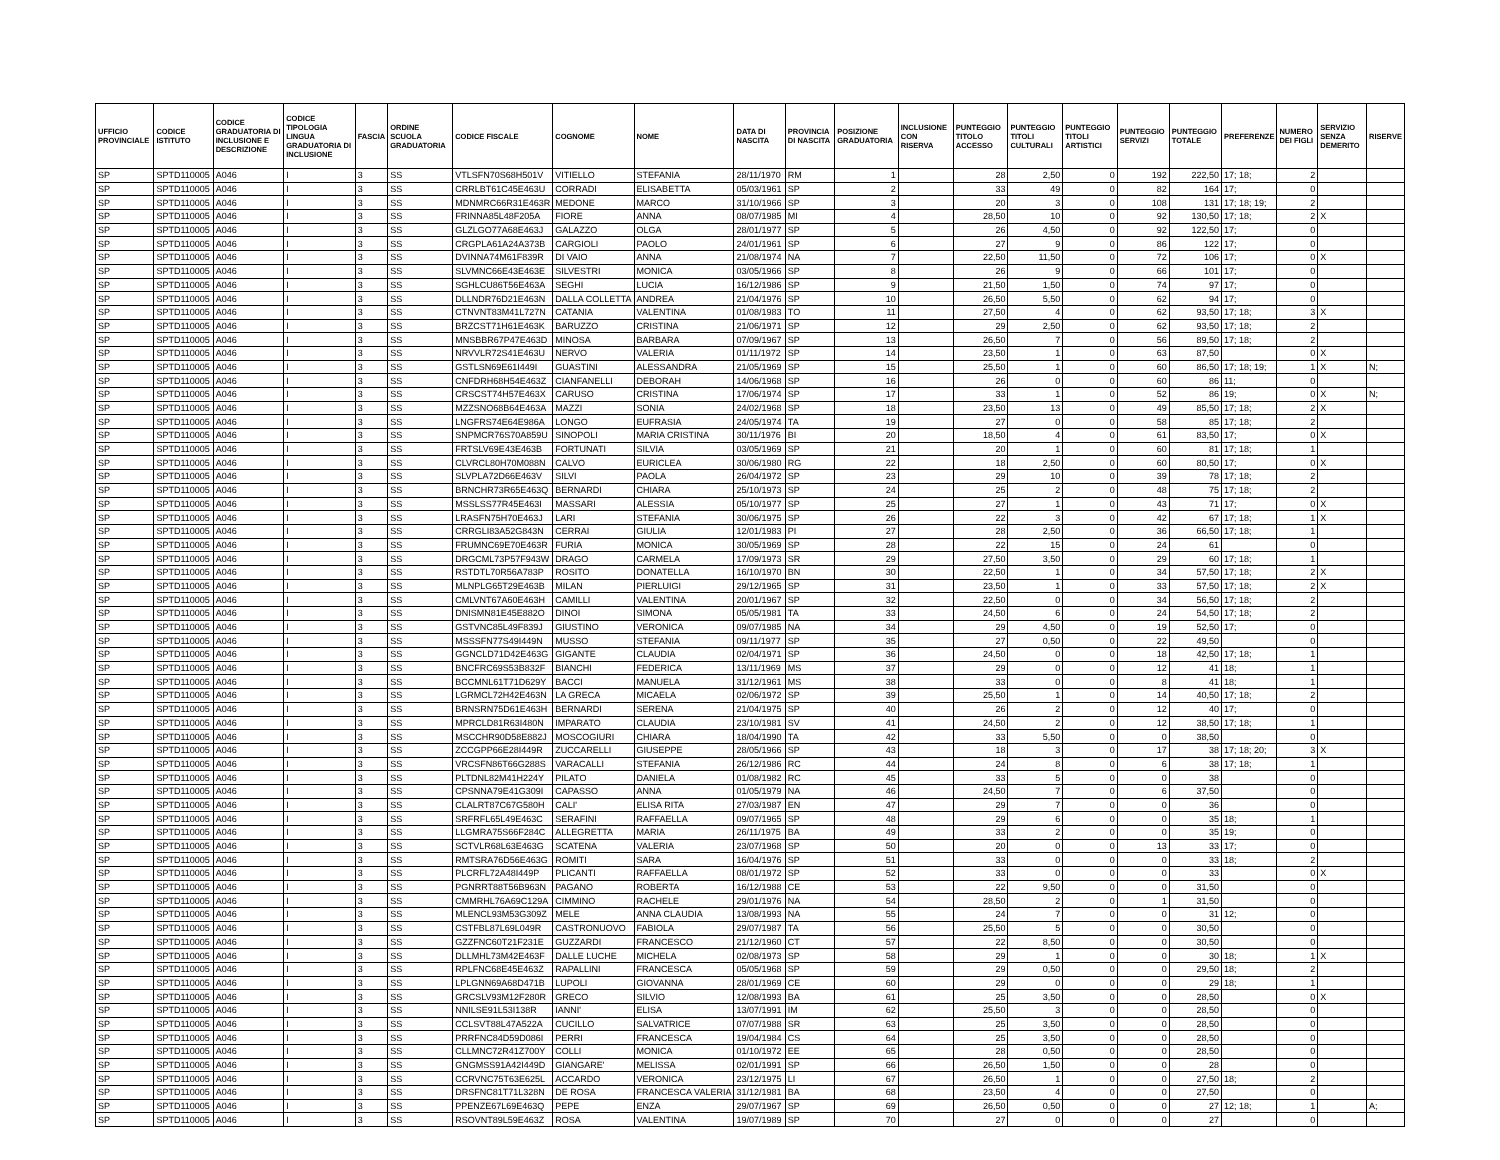| UFFICIO PROVINCIALE | CODICE ISTITUTO | CODICE GRADUATORIA DI INCLUSIONE E DESCRIZIONE | CODICE TIPOLOGIA LINGUA GRADUATORIA DI INCLUSIONE | FASCIA | ORDINE SCUOLA GRADUATORIA | CODICE FISCALE | COGNOME | NOME | DATA DI NASCITA | PROVINCIA DI NASCITA | POSIZIONE GRADUATORIA | INCLUSIONE CON RISERVA | PUNTEGGIO TITOLO ACCESSO | PUNTEGGIO TITOLI CULTURALI | PUNTEGGIO TITOLI ARTISTICI | PUNTEGGIO SERVIZI | PUNTEGGIO TOTALE | PREFERENZE | NUMERO DEI FIGLI | SERVIZIO SENZA DEMERITO | RISERVE |
| --- | --- | --- | --- | --- | --- | --- | --- | --- | --- | --- | --- | --- | --- | --- | --- | --- | --- | --- | --- | --- | --- |
| SP | SPTD110005 | A046 | I | 3 | SS | VTLSFN70S68H501V | VITIELLO | STEFANIA | 28/11/1970 | RM | 1 | | 28 | 2,50 | 0 | 192 | 222,50 | 17; 18; | 2 | | |
| SP | SPTD110005 | A046 | I | 3 | SS | CRRLBT61C45E463U | CORRADI | ELISABETTA | 05/03/1961 | SP | 2 | | 33 | 49 | 0 | 82 | 164 | 17; | 0 | | |
| SP | SPTD110005 | A046 | I | 3 | SS | MDNMRC66R31E463R | MEDONE | MARCO | 31/10/1966 | SP | 3 | | 20 | 3 | 0 | 108 | 131 | 17; 18; 19; | 2 | | |
| SP | SPTD110005 | A046 | I | 3 | SS | FRINNA85L48F205A | FIORE | ANNA | 08/07/1985 | MI | 4 | | 28,50 | 10 | 0 | 92 | 130,50 | 17; 18; | 2 | X | |
| SP | SPTD110005 | A046 | I | 3 | SS | GLZLGO77A68E463J | GALAZZO | OLGA | 28/01/1977 | SP | 5 | | 26 | 4,50 | 0 | 92 | 122,50 | 17; | 0 | | |
| SP | SPTD110005 | A046 | I | 3 | SS | CRGPLA61A24A373B | CARGIOLI | PAOLO | 24/01/1961 | SP | 6 | | 27 | 9 | 0 | 86 | 122 | 17; | 0 | | |
| SP | SPTD110005 | A046 | I | 3 | SS | DVINNA74M61F839R | DI VAIO | ANNA | 21/08/1974 | NA | 7 | | 22,50 | 11,50 | 0 | 72 | 106 | 17; | 0 | X | |
| SP | SPTD110005 | A046 | I | 3 | SS | SLVMNC66E43E463E | SILVESTRI | MONICA | 03/05/1966 | SP | 8 | | 26 | 9 | 0 | 66 | 101 | 17; | 0 | | |
| SP | SPTD110005 | A046 | I | 3 | SS | SGHLCU86T56E463A | SEGHI | LUCIA | 16/12/1986 | SP | 9 | | 21,50 | 1,50 | 0 | 74 | 97 | 17; | 0 | | |
| SP | SPTD110005 | A046 | I | 3 | SS | DLLNDR76D21E463N | DALLA COLLETTA | ANDREA | 21/04/1976 | SP | 10 | | 26,50 | 5,50 | 0 | 62 | 94 | 17; | 0 | | |
| SP | SPTD110005 | A046 | I | 3 | SS | CTNVNT83M41L727N | CATANIA | VALENTINA | 01/08/1983 | TO | 11 | | 27,50 | 4 | 0 | 62 | 93,50 | 17; 18; | 3 | X | |
| SP | SPTD110005 | A046 | I | 3 | SS | BRZCST71H61E463K | BARUZZO | CRISTINA | 21/06/1971 | SP | 12 | | 29 | 2,50 | 0 | 62 | 93,50 | 17; 18; | 2 | | |
| SP | SPTD110005 | A046 | I | 3 | SS | MNSBBR67P47E463D | MINOSA | BARBARA | 07/09/1967 | SP | 13 | | 26,50 | 7 | 0 | 56 | 89,50 | 17; 18; | 2 | | |
| SP | SPTD110005 | A046 | I | 3 | SS | NRVVLR72S41E463U | NERVO | VALERIA | 01/11/1972 | SP | 14 | | 23,50 | 1 | 0 | 63 | 87,50 | | 0 | X | |
| SP | SPTD110005 | A046 | I | 3 | SS | GSTLSN69E61I449I | GUASTINI | ALESSANDRA | 21/05/1969 | SP | 15 | | 25,50 | 1 | 0 | 60 | 86,50 | 17; 18; 19; | 1 | X | N; |
| SP | SPTD110005 | A046 | I | 3 | SS | CNFDRH68H54E463Z | CIANFANELLI | DEBORAH | 14/06/1968 | SP | 16 | | 26 | 0 | 0 | 60 | 86 | 11; | 0 | | |
| SP | SPTD110005 | A046 | I | 3 | SS | CRSCST74H57E463X | CARUSO | CRISTINA | 17/06/1974 | SP | 17 | | 33 | 1 | 0 | 52 | 86 | 19; | 0 | X | N; |
| SP | SPTD110005 | A046 | I | 3 | SS | MZZSNO68B64E463A | MAZZI | SONIA | 24/02/1968 | SP | 18 | | 23,50 | 13 | 0 | 49 | 85,50 | 17; 18; | 2 | X | |
| SP | SPTD110005 | A046 | I | 3 | SS | LNGFRS74E64E986A | LONGO | EUFRASIA | 24/05/1974 | TA | 19 | | 27 | 0 | 0 | 58 | 85 | 17; 18; | 2 | | |
| SP | SPTD110005 | A046 | I | 3 | SS | SNPMCR76S70A859U | SINOPOLI | MARIA CRISTINA | 30/11/1976 | BI | 20 | | 18,50 | 4 | 0 | 61 | 83,50 | 17; | 0 | X | |
| SP | SPTD110005 | A046 | I | 3 | SS | FRTSLV69E43E463B | FORTUNATI | SILVIA | 03/05/1969 | SP | 21 | | 20 | 1 | 0 | 60 | 81 | 17; 18; | 1 | | |
| SP | SPTD110005 | A046 | I | 3 | SS | CLVRCL80H70M088N | CALVO | EURICLEA | 30/06/1980 | RG | 22 | | 18 | 2,50 | 0 | 60 | 80,50 | 17; | 0 | X | |
| SP | SPTD110005 | A046 | I | 3 | SS | SLVPLA72D66E463V | SILVI | PAOLA | 26/04/1972 | SP | 23 | | 29 | 10 | 0 | 39 | 78 | 17; 18; | 2 | | |
| SP | SPTD110005 | A046 | I | 3 | SS | BRNCHR73R65E463Q | BERNARDI | CHIARA | 25/10/1973 | SP | 24 | | 25 | 2 | 0 | 48 | 75 | 17; 18; | 2 | | |
| SP | SPTD110005 | A046 | I | 3 | SS | MSSLSS77R45E463I | MASSARI | ALESSIA | 05/10/1977 | SP | 25 | | 27 | 1 | 0 | 43 | 71 | 17; | 0 | X | |
| SP | SPTD110005 | A046 | I | 3 | SS | LRASFN75H70E463J | LARI | STEFANIA | 30/06/1975 | SP | 26 | | 22 | 3 | 0 | 42 | 67 | 17; 18; | 1 | X | |
| SP | SPTD110005 | A046 | I | 3 | SS | CRRGLI83A52G843N | CERRAI | GIULIA | 12/01/1983 | PI | 27 | | 28 | 2,50 | 0 | 36 | 66,50 | 17; 18; | 1 | | |
| SP | SPTD110005 | A046 | I | 3 | SS | FRUMNC69E70E463R | FURIA | MONICA | 30/05/1969 | SP | 28 | | 22 | 15 | 0 | 24 | 61 | | 0 | | |
| SP | SPTD110005 | A046 | I | 3 | SS | DRGCML73P57F943W | DRAGO | CARMELA | 17/09/1973 | SR | 29 | | 27,50 | 3,50 | 0 | 29 | 60 | 17; 18; | 1 | | |
| SP | SPTD110005 | A046 | I | 3 | SS | RSTDTL70R56A783P | ROSITO | DONATELLA | 16/10/1970 | BN | 30 | | 22,50 | 1 | 0 | 34 | 57,50 | 17; 18; | 2 | X | |
| SP | SPTD110005 | A046 | I | 3 | SS | MLNPLG65T29E463B | MILAN | PIERLUIGI | 29/12/1965 | SP | 31 | | 23,50 | 1 | 0 | 33 | 57,50 | 17; 18; | 2 | X | |
| SP | SPTD110005 | A046 | I | 3 | SS | CMLVNT67A60E463H | CAMILLI | VALENTINA | 20/01/1967 | SP | 32 | | 22,50 | 0 | 0 | 34 | 56,50 | 17; 18; | 2 | | |
| SP | SPTD110005 | A046 | I | 3 | SS | DNISMN81E45E882O | DINOI | SIMONA | 05/05/1981 | TA | 33 | | 24,50 | 6 | 0 | 24 | 54,50 | 17; 18; | 2 | | |
| SP | SPTD110005 | A046 | I | 3 | SS | GSTVNC85L49F839J | GIUSTINO | VERONICA | 09/07/1985 | NA | 34 | | 29 | 4,50 | 0 | 19 | 52,50 | 17; | 0 | | |
| SP | SPTD110005 | A046 | I | 3 | SS | MSSSFN77S49I449N | MUSSO | STEFANIA | 09/11/1977 | SP | 35 | | 27 | 0,50 | 0 | 22 | 49,50 | | 0 | | |
| SP | SPTD110005 | A046 | I | 3 | SS | GGNCLD71D42E463G | GIGANTE | CLAUDIA | 02/04/1971 | SP | 36 | | 24,50 | 0 | 0 | 18 | 42,50 | 17; 18; | 1 | | |
| SP | SPTD110005 | A046 | I | 3 | SS | BNCFRC69S53B832F | BIANCHI | FEDERICA | 13/11/1969 | MS | 37 | | 29 | 0 | 0 | 12 | 41 | 18; | 1 | | |
| SP | SPTD110005 | A046 | I | 3 | SS | BCCMNL61T71D629Y | BACCI | MANUELA | 31/12/1961 | MS | 38 | | 33 | 0 | 0 | 8 | 41 | 18; | 1 | | |
| SP | SPTD110005 | A046 | I | 3 | SS | LGRMCL72H42E463N | LA GRECA | MICAELA | 02/06/1972 | SP | 39 | | 25,50 | 1 | 0 | 14 | 40,50 | 17; 18; | 2 | | |
| SP | SPTD110005 | A046 | I | 3 | SS | BRNSRN75D61E463H | BERNARDI | SERENA | 21/04/1975 | SP | 40 | | 26 | 2 | 0 | 12 | 40 | 17; | 0 | | |
| SP | SPTD110005 | A046 | I | 3 | SS | MPRCLD81R63I480N | IMPARATO | CLAUDIA | 23/10/1981 | SV | 41 | | 24,50 | 2 | 0 | 12 | 38,50 | 17; 18; | 1 | | |
| SP | SPTD110005 | A046 | I | 3 | SS | MSCCHR90D58E882J | MOSCOGIURI | CHIARA | 18/04/1990 | TA | 42 | | 33 | 5,50 | 0 | 0 | 38,50 | | 0 | | |
| SP | SPTD110005 | A046 | I | 3 | SS | ZCCGPP66E28I449R | ZUCCARELLI | GIUSEPPE | 28/05/1966 | SP | 43 | | 18 | 3 | 0 | 17 | 38 | 17; 18; 20; | 3 | X | |
| SP | SPTD110005 | A046 | I | 3 | SS | VRCSFN86T66G288S | VARACALLI | STEFANIA | 26/12/1986 | RC | 44 | | 24 | 8 | 0 | 6 | 38 | 17; 18; | 1 | | |
| SP | SPTD110005 | A046 | I | 3 | SS | PLTDNL82M41H224Y | PILATO | DANIELA | 01/08/1982 | RC | 45 | | 33 | 5 | 0 | 0 | 38 | | 0 | | |
| SP | SPTD110005 | A046 | I | 3 | SS | CPSNNA79E41G309I | CAPASSO | ANNA | 01/05/1979 | NA | 46 | | 24,50 | 7 | 0 | 6 | 37,50 | | 0 | | |
| SP | SPTD110005 | A046 | I | 3 | SS | CLALRT87C67G580H | CALI' | ELISA RITA | 27/03/1987 | EN | 47 | | 29 | 7 | 0 | 0 | 36 | | 0 | | |
| SP | SPTD110005 | A046 | I | 3 | SS | SRFRFL65L49E463C | SERAFINI | RAFFAELLA | 09/07/1965 | SP | 48 | | 29 | 6 | 0 | 0 | 35 | 18; | 1 | | |
| SP | SPTD110005 | A046 | I | 3 | SS | LLGMRA75S66F284C | ALLEGRETTA | MARIA | 26/11/1975 | BA | 49 | | 33 | 2 | 0 | 0 | 35 | 19; | 0 | | |
| SP | SPTD110005 | A046 | I | 3 | SS | SCTVLR68L63E463G | SCATENA | VALERIA | 23/07/1968 | SP | 50 | | 20 | 0 | 0 | 13 | 33 | 17; | 0 | | |
| SP | SPTD110005 | A046 | I | 3 | SS | RMTSRA76D56E463G | ROMITI | SARA | 16/04/1976 | SP | 51 | | 33 | 0 | 0 | 0 | 33 | 18; | 2 | | |
| SP | SPTD110005 | A046 | I | 3 | SS | PLCRFL72A48I449P | PLICANTI | RAFFAELLA | 08/01/1972 | SP | 52 | | 33 | 0 | 0 | 0 | 33 | | 0 | X | |
| SP | SPTD110005 | A046 | I | 3 | SS | PGNRRT88T56B963N | PAGANO | ROBERTA | 16/12/1988 | CE | 53 | | 22 | 9,50 | 0 | 0 | 31,50 | | 0 | | |
| SP | SPTD110005 | A046 | I | 3 | SS | CMMRHL76A69C129A | CIMMINO | RACHELE | 29/01/1976 | NA | 54 | | 28,50 | 2 | 0 | 1 | 31,50 | | 0 | | |
| SP | SPTD110005 | A046 | I | 3 | SS | MLENCL93M53G309Z | MELE | ANNA CLAUDIA | 13/08/1993 | NA | 55 | | 24 | 7 | 0 | 0 | 31 | 12; | 0 | | |
| SP | SPTD110005 | A046 | I | 3 | SS | CSTFBL87L69L049R | CASTRONUOVO | FABIOLA | 29/07/1987 | TA | 56 | | 25,50 | 5 | 0 | 0 | 30,50 | | 0 | | |
| SP | SPTD110005 | A046 | I | 3 | SS | GZZFNC60T21F231E | GUZZARDI | FRANCESCO | 21/12/1960 | CT | 57 | | 22 | 8,50 | 0 | 0 | 30,50 | | 0 | | |
| SP | SPTD110005 | A046 | I | 3 | SS | DLLMHL73M42E463F | DALLE LUCHE | MICHELA | 02/08/1973 | SP | 58 | | 29 | 1 | 0 | 0 | 30 | 18; | 1 | X | |
| SP | SPTD110005 | A046 | I | 3 | SS | RPLFNC68E45E463Z | RAPALLINI | FRANCESCA | 05/05/1968 | SP | 59 | | 29 | 0,50 | 0 | 0 | 29,50 | 18; | 2 | | |
| SP | SPTD110005 | A046 | I | 3 | SS | LPLGNN69A68D471B | LUPOLI | GIOVANNA | 28/01/1969 | CE | 60 | | 29 | 0 | 0 | 0 | 29 | 18; | 1 | | |
| SP | SPTD110005 | A046 | I | 3 | SS | GRCSLV93M12F280R | GRECO | SILVIO | 12/08/1993 | BA | 61 | | 25 | 3,50 | 0 | 0 | 28,50 | | 0 | X | |
| SP | SPTD110005 | A046 | I | 3 | SS | NNILSE91L53I138R | IANNI' | ELISA | 13/07/1991 | IM | 62 | | 25,50 | 3 | 0 | 0 | 28,50 | | 0 | | |
| SP | SPTD110005 | A046 | I | 3 | SS | CCLSVT88L47A522A | CUCILLO | SALVATRICE | 07/07/1988 | SR | 63 | | 25 | 3,50 | 0 | 0 | 28,50 | | 0 | | |
| SP | SPTD110005 | A046 | I | 3 | SS | PRRFNC84D59D086I | PERRI | FRANCESCA | 19/04/1984 | CS | 64 | | 25 | 3,50 | 0 | 0 | 28,50 | | 0 | | |
| SP | SPTD110005 | A046 | I | 3 | SS | CLLMNC72R41Z700Y | COLLI | MONICA | 01/10/1972 | EE | 65 | | 28 | 0,50 | 0 | 0 | 28,50 | | 0 | | |
| SP | SPTD110005 | A046 | I | 3 | SS | GNGMSS91A42I449D | GIANGARE' | MELISSA | 02/01/1991 | SP | 66 | | 26,50 | 1,50 | 0 | 0 | 28 | | 0 | | |
| SP | SPTD110005 | A046 | I | 3 | SS | CCRVNC75T63E625L | ACCARDO | VERONICA | 23/12/1975 | LI | 67 | | 26,50 | 1 | 0 | 0 | 27,50 | 18; | 2 | | |
| SP | SPTD110005 | A046 | I | 3 | SS | DRSFNC81T71L328N | DE ROSA | FRANCESCA VALERIA | 31/12/1981 | BA | 68 | | 23,50 | 4 | 0 | 0 | 27,50 | | 0 | | |
| SP | SPTD110005 | A046 | I | 3 | SS | PPENZE67L69E463Q | PEPE | ENZA | 29/07/1967 | SP | 69 | | 26,50 | 0,50 | 0 | 0 | 27 | 12; 18; | 1 | | A; |
| SP | SPTD110005 | A046 | I | 3 | SS | RSOVNT89L59E463Z | ROSA | VALENTINA | 19/07/1989 | SP | 70 | | 27 | 0 | 0 | 0 | 27 | | 0 | | |